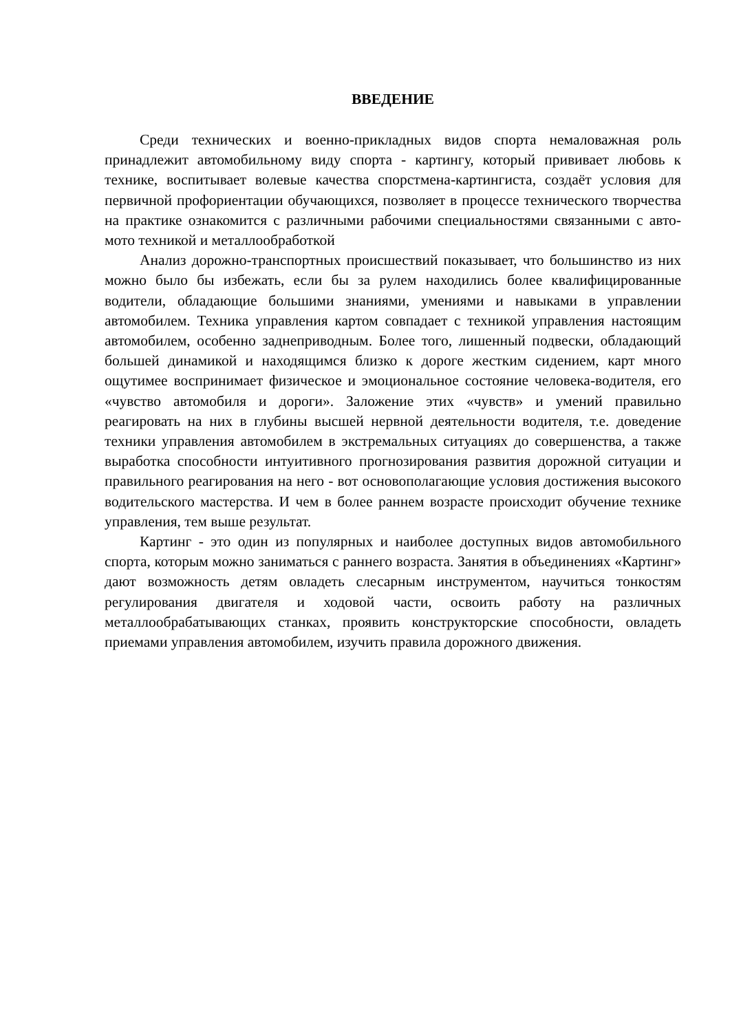ВВЕДЕНИЕ
Среди технических и военно-прикладных видов спорта немаловажная роль принадлежит автомобильному виду спорта - картингу, который прививает любовь к технике, воспитывает волевые качества спорстмена-картингиста, создаёт условия для первичной профориентации обучающихся, позволяет в процессе технического творчества на практике ознакомится с различными рабочими специальностями связанными с авто-мото техникой и металлообработкой
Анализ дорожно-транспортных происшествий показывает, что большинство из них можно было бы избежать, если бы за рулем находились более квалифицированные водители, обладающие большими знаниями, умениями и навыками в управлении автомобилем. Техника управления картом совпадает с техникой управления настоящим автомобилем, особенно заднеприводным. Более того, лишенный подвески, обладающий большей динамикой и находящимся близко к дороге жестким сидением, карт много ощутимее воспринимает физическое и эмоциональное состояние человека-водителя, его «чувство автомобиля и дороги». Заложение этих «чувств» и умений правильно реагировать на них в глубины высшей нервной деятельности водителя, т.е. доведение техники управления автомобилем в экстремальных ситуациях до совершенства, а также выработка способности интуитивного прогнозирования развития дорожной ситуации и правильного реагирования на него - вот основополагающие условия достижения высокого водительского мастерства. И чем в более раннем возрасте происходит обучение технике управления, тем выше результат.
Картинг - это один из популярных и наиболее доступных видов автомобильного спорта, которым можно заниматься с раннего возраста. Занятия в объединениях «Картинг» дают возможность детям овладеть слесарным инструментом, научиться тонкостям регулирования двигателя и ходовой части, освоить работу на различных металлообрабатывающих станках, проявить конструкторские способности, овладеть приемами управления автомобилем, изучить правила дорожного движения.